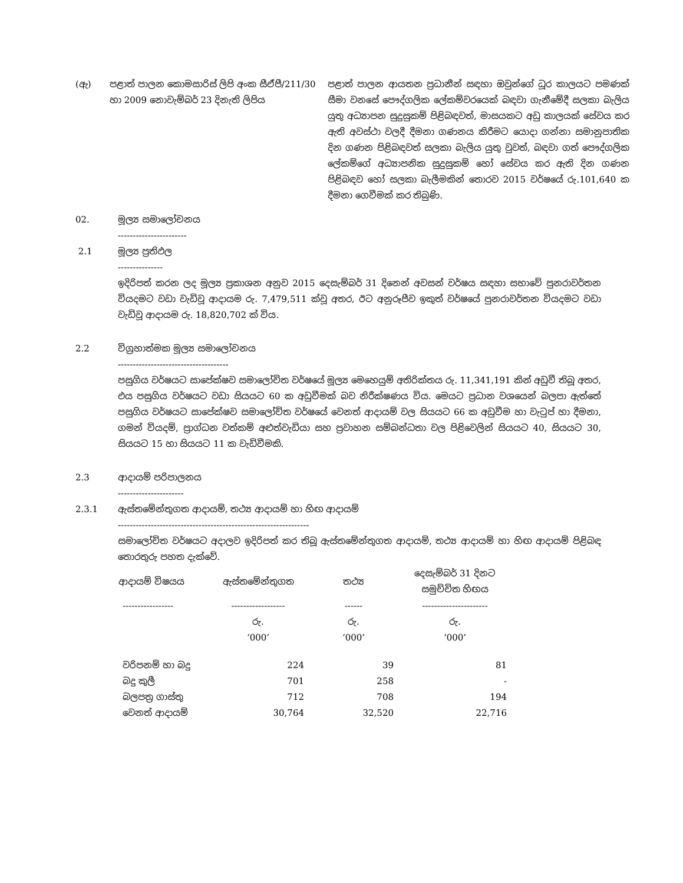(ඇ) පළාත් පාලන කොමසාරිස් ලිපි අංක සීඒපී/211/30 හා 2009 නොවැම්බර් 23 දිනැති ලිපිය
පළාත් පාලන ආයතන ප්‍රධානීන් සඳහා ඔවුන්ගේ ධූර කාලයට පමණක් සීමා වනසේ පෞද්ගලික ලේකම්වරයෙක් බඳවා ගැනීමේදී සලකා බැලිය යුතු අධ්‍යාපන සුදුසුකම් පිළිබඳවත්, මාසයකට අඩු කාලයක් සේවය කර ඇති අවස්ථා වලදී දීමනා ගණනය කිරීමට යොදා ගන්නා සමානුපාතික දින ගණන පිළිබඳවත් සලකා බැලිය යුතු වුවත්, බඳවා ගත් පෞද්ගලික ලේකම්ගේ අධ්‍යාපනික සුදුසුකම් හෝ සේවය කර ඇති දින ගණන පිළිබඳව හෝ සලකා බැලීමකින් තොරව 2015 වර්ෂයේ රු.101,640 ක දීමනා ගෙවීමක් කර තිබුණි.
02. මූල්‍ය සමාලෝචනය
-----------------------
2.1 මූල්‍ය ප්‍රතිඵල
---------------
ඉදිරිපත් කරන ලද මූල්‍ය ප්‍රකාශන අනුව 2015 දෙසැම්බර් 31 දිනෙන් අවසන් වර්ෂය සඳහා සභාවේ පුනරාවර්තන වියදමට වඩා වැඩිවූ ආදායම රු. 7,479,511 ක්වූ අතර, ඊට අනුරූපීව ඉකුත් වර්ෂයේ පුනරාවර්තන වියදමට වඩා වැඩිවූ ආදායම රු. 18,820,702 ක් විය.
2.2 විග්‍රහාත්මක මූල්‍ය සමාලෝචනය
-------------------------------------
පසුගිය වර්ෂයට සාපේක්ෂව සමාලෝචිත වර්ෂයේ මූල්‍ය මෙහෙයුම් අතිරික්තය රු. 11,341,191 කින් අඩුවී තිබූ අතර, එය පසුගිය වර්ෂයට වඩා සියයට 60 ක අඩුවීමක් බව නිරීක්ෂණය විය. මෙයට ප්‍රධාන වශයෙන් බලපා ඇත්තේ පසුගිය වර්ෂයට සාපේක්ෂව සමාලෝචිත වර්ෂයේ වෙනත් ආදායම් වල සියයට 66 ක අඩුවීම හා වැටුප් හා දීමනා, ගමන් වියදම්, ප්‍රාග්ධන වත්කම් අළුත්වැඩියා සහ ප්‍රවාහන සම්බන්ධතා වල පිළිවෙලින් සියයට 40, සියයට 30, සියයට 15 හා සියයට 11 ක වැඩිවීමකි.
2.3 ආදායම් පරිපාලනය
----------------------
2.3.1 ඇස්තමේන්තුගත ආදායම්, තථ්‍ය ආදායම් හා හිඟ ආදායම්
----------------------------------------------------------------
සමාලෝචිත වර්ෂයට අදාලව ඉදිරිපත් කර තිබූ ඇස්තමේන්තුගත ආදායම්, තථ්‍ය ආදායම් හා හිඟ ආදායම් පිළිබඳ තොරතුරු පහත දැක්වේ.
| ආදායම් විෂයය | ඇස්තමේන්තුගත | තථ්‍ය | දෙසැම්බර් 31 දිනට සමුච්චිත හිඟය |
| --- | --- | --- | --- |
| ----------------- | ------------------ | ------ | ---------------------- |
| | රු. ‘000’ | රු. ‘000’ | රු. ‘000’ |
| වරිපනම් හා බදු | 224 | 39 | 81 |
| බදු කුලී | 701 | 258 | - |
| බලපත්‍ර ගාස්තු | 712 | 708 | 194 |
| වෙනත් ආදායම් | 30,764 | 32,520 | 22,716 |